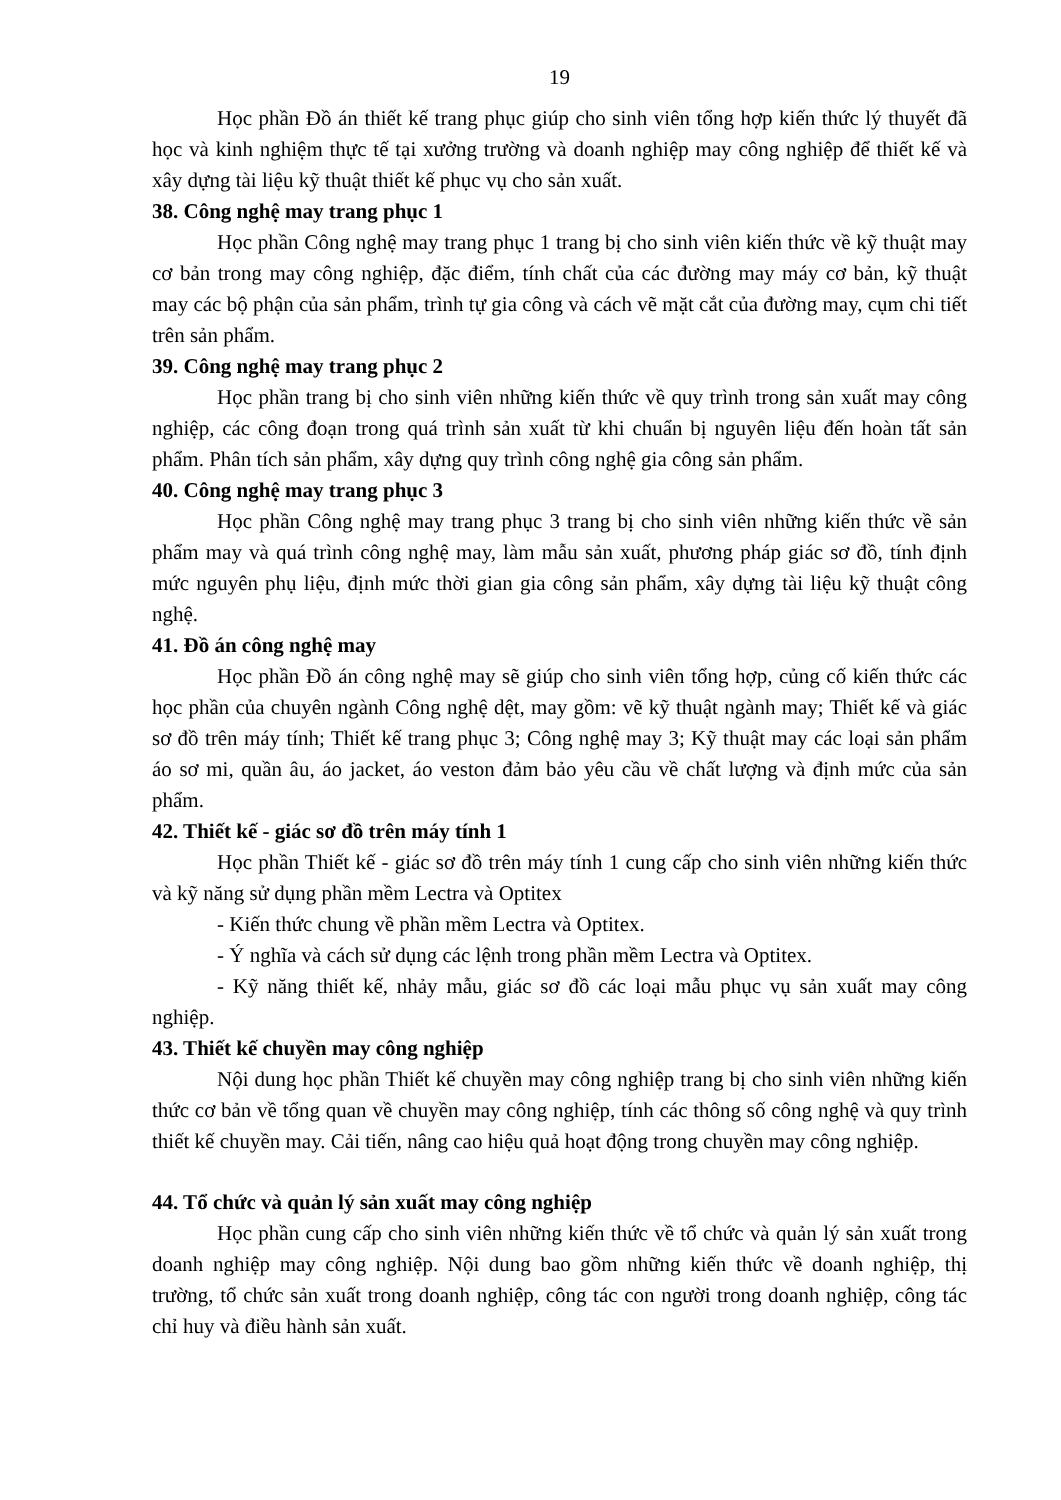19
Học phần Đồ án thiết kế trang phục giúp cho sinh viên tổng hợp kiến thức lý thuyết đã học và kinh nghiệm thực tế tại xưởng trường và doanh nghiệp may công nghiệp để thiết kế và xây dựng tài liệu kỹ thuật thiết kế phục vụ cho sản xuất.
38. Công nghệ may trang phục 1
Học phần Công nghệ may trang phục 1 trang bị cho sinh viên kiến thức về kỹ thuật may cơ bản trong may công nghiệp, đặc điểm, tính chất của các đường may máy cơ bản, kỹ thuật may các bộ phận của sản phẩm, trình tự gia công và cách vẽ mặt cắt của đường may, cụm chi tiết trên sản phẩm.
39. Công nghệ may trang phục 2
Học phần trang bị cho sinh viên những kiến thức về quy trình trong sản xuất may công nghiệp, các công đoạn trong quá trình sản xuất từ khi chuẩn bị nguyên liệu đến hoàn tất sản phẩm. Phân tích sản phẩm, xây dựng quy trình công nghệ gia công sản phẩm.
40. Công nghệ may trang phục 3
Học phần Công nghệ may trang phục 3 trang bị cho sinh viên những kiến thức về sản phẩm may và quá trình công nghệ may, làm mẫu sản xuất, phương pháp giác sơ đồ, tính định mức nguyên phụ liệu, định mức thời gian gia công sản phẩm, xây dựng tài liệu kỹ thuật công nghệ.
41. Đồ án công nghệ may
Học phần Đồ án công nghệ may sẽ giúp cho sinh viên tổng hợp, củng cố kiến thức các học phần của chuyên ngành Công nghệ dệt, may gồm: vẽ kỹ thuật ngành may; Thiết kế và giác sơ đồ trên máy tính; Thiết kế trang phục 3; Công nghệ may 3; Kỹ thuật may các loại sản phẩm áo sơ mi, quần âu, áo jacket, áo veston đảm bảo yêu cầu về chất lượng và định mức của sản phẩm.
42. Thiết kế - giác sơ đồ trên máy tính 1
Học phần Thiết kế - giác sơ đồ trên máy tính 1 cung cấp cho sinh viên những kiến thức và kỹ năng sử dụng phần mềm Lectra và Optitex
- Kiến thức chung về phần mềm Lectra và Optitex.
- Ý nghĩa và cách sử dụng các lệnh trong phần mềm Lectra và Optitex.
- Kỹ năng thiết kế, nhảy mẫu, giác sơ đồ các loại mẫu phục vụ sản xuất may công nghiệp.
43. Thiết kế chuyền may công nghiệp
Nội dung học phần Thiết kế chuyền may công nghiệp trang bị cho sinh viên những kiến thức cơ bản về tổng quan về chuyền may công nghiệp, tính các thông số công nghệ và quy trình thiết kế chuyền may. Cải tiến, nâng cao hiệu quả hoạt động trong chuyền may công nghiệp.
44. Tổ chức và quản lý sản xuất may công nghiệp
Học phần cung cấp cho sinh viên những kiến thức về tổ chức và quản lý sản xuất trong doanh nghiệp may công nghiệp. Nội dung bao gồm những kiến thức về doanh nghiệp, thị trường, tổ chức sản xuất trong doanh nghiệp, công tác con người trong doanh nghiệp, công tác chỉ huy và điều hành sản xuất.